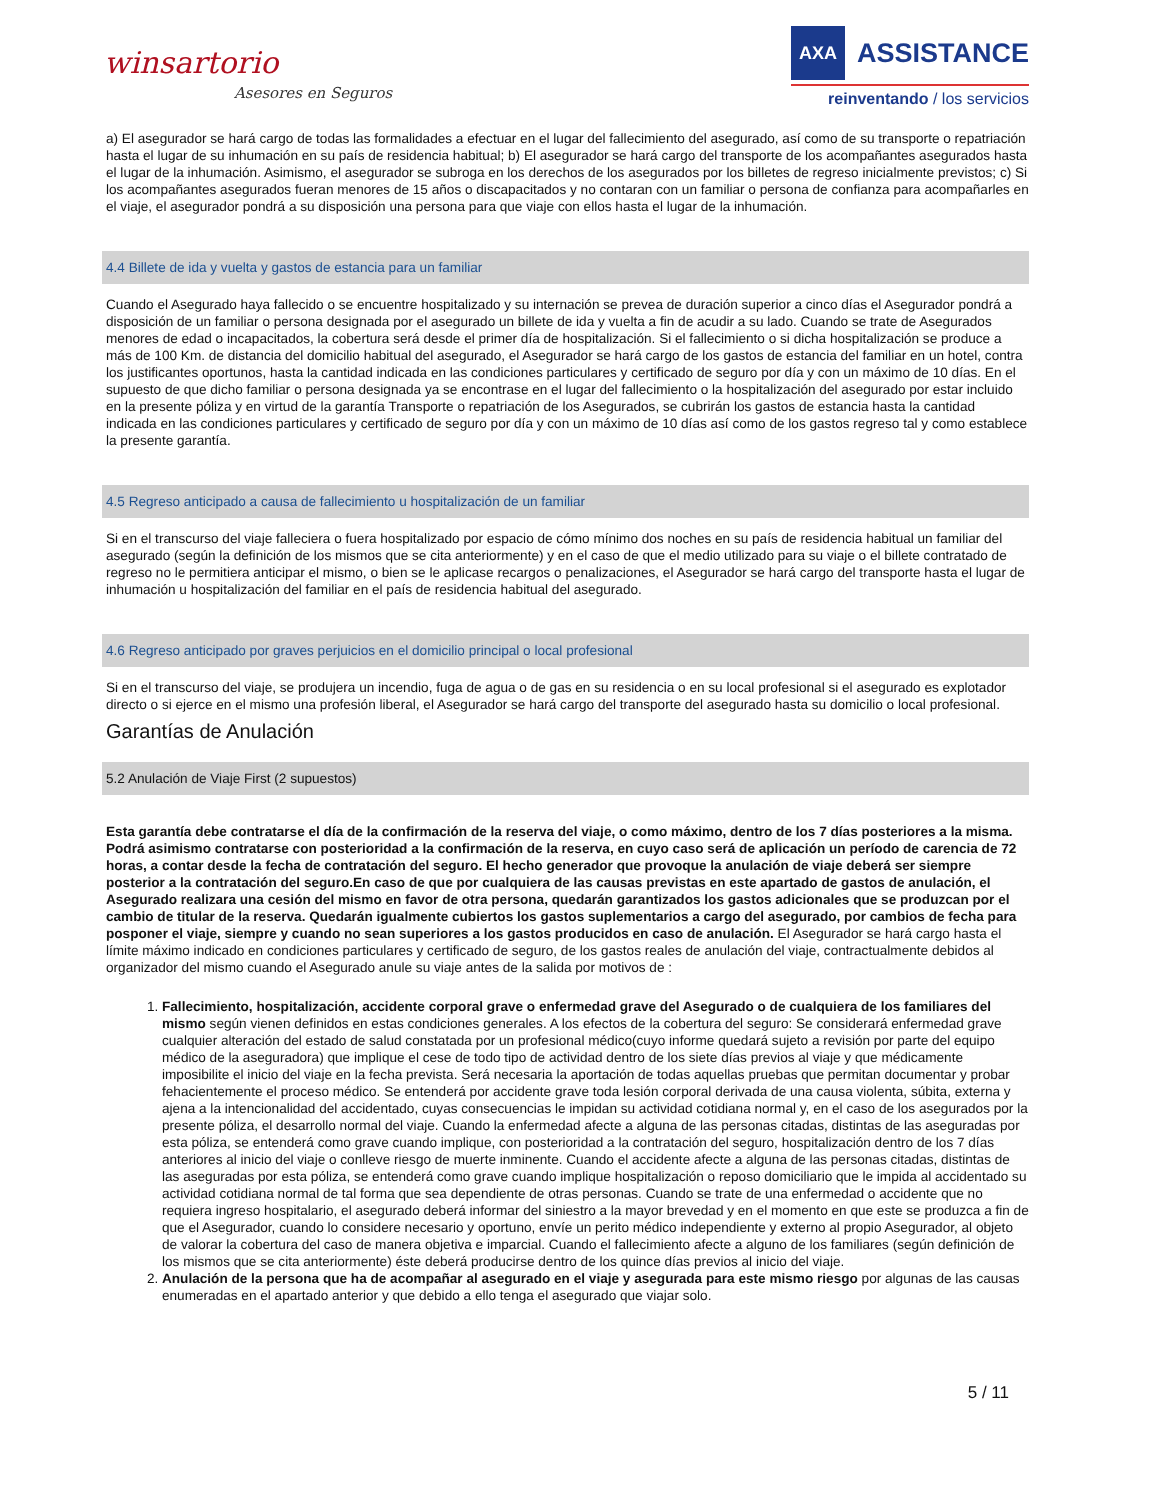winsartorio
Asesores en Seguros
AXA
ASSISTANCE
reinventando / los servicios
a) El asegurador se hará cargo de todas las formalidades a efectuar en el lugar del fallecimiento del asegurado, así como de su transporte o repatriación hasta el lugar de su inhumación en su país de residencia habitual; b) El asegurador se hará cargo del transporte de los acompañantes asegurados hasta el lugar de la inhumación. Asimismo, el asegurador se subroga en los derechos de los asegurados por los billetes de regreso inicialmente previstos; c) Si los acompañantes asegurados fueran menores de 15 años o discapacitados y no contaran con un familiar o persona de confianza para acompañarles en el viaje, el asegurador pondrá a su disposición una persona para que viaje con ellos hasta el lugar de la inhumación.
4.4 Billete de ida y vuelta y gastos de estancia para un familiar
Cuando el Asegurado haya fallecido o se encuentre hospitalizado y su internación se prevea de duración superior a cinco días el Asegurador pondrá a disposición de un familiar o persona designada por el asegurado un billete de ida y vuelta a fin de acudir a su lado. Cuando se trate de Asegurados menores de edad o incapacitados, la cobertura será desde el primer día de hospitalización. Si el fallecimiento o si dicha hospitalización se produce a más de 100 Km. de distancia del domicilio habitual del asegurado, el Asegurador se hará cargo de los gastos de estancia del familiar en un hotel, contra los justificantes oportunos, hasta la cantidad indicada en las condiciones particulares y certificado de seguro por día y con un máximo de 10 días. En el supuesto de que dicho familiar o persona designada ya se encontrase en el lugar del fallecimiento o la hospitalización del asegurado por estar incluido en la presente póliza y en virtud de la garantía Transporte o repatriación de los Asegurados, se cubrirán los gastos de estancia hasta la cantidad indicada en las condiciones particulares y certificado de seguro por día y con un máximo de 10 días así como de los gastos regreso tal y como establece la presente garantía.
4.5 Regreso anticipado a causa de fallecimiento u hospitalización de un familiar
Si en el transcurso del viaje falleciera o fuera hospitalizado por espacio de cómo mínimo dos noches en su país de residencia habitual un familiar del asegurado (según la definición de los mismos que se cita anteriormente) y en el caso de que el medio utilizado para su viaje o el billete contratado de regreso no le permitiera anticipar el mismo, o bien se le aplicase recargos o penalizaciones, el Asegurador se hará cargo del transporte hasta el lugar de inhumación u hospitalización del familiar en el país de residencia habitual del asegurado.
4.6 Regreso anticipado por graves perjuicios en el domicilio principal o local profesional
Si en el transcurso del viaje, se produjera un incendio, fuga de agua o de gas en su residencia o en su local profesional si el asegurado es explotador directo o si ejerce en el mismo una profesión liberal, el Asegurador se hará cargo del transporte del asegurado hasta su domicilio o local profesional.
Garantías de Anulación
5.2 Anulación de Viaje First (2 supuestos)
Esta garantía debe contratarse el día de la confirmación de la reserva del viaje, o como máximo, dentro de los 7 días posteriores a la misma. Podrá asimismo contratarse con posterioridad a la confirmación de la reserva, en cuyo caso será de aplicación un período de carencia de 72 horas, a contar desde la fecha de contratación del seguro. El hecho generador que provoque la anulación de viaje deberá ser siempre posterior a la contratación del seguro.En caso de que por cualquiera de las causas previstas en este apartado de gastos de anulación, el Asegurado realizara una cesión del mismo en favor de otra persona, quedarán garantizados los gastos adicionales que se produzcan por el cambio de titular de la reserva. Quedarán igualmente cubiertos los gastos suplementarios a cargo del asegurado, por cambios de fecha para posponer el viaje, siempre y cuando no sean superiores a los gastos producidos en caso de anulación. El Asegurador se hará cargo hasta el límite máximo indicado en condiciones particulares y certificado de seguro, de los gastos reales de anulación del viaje, contractualmente debidos al organizador del mismo cuando el Asegurado anule su viaje antes de la salida por motivos de :
1. Fallecimiento, hospitalización, accidente corporal grave o enfermedad grave del Asegurado o de cualquiera de los familiares del mismo según vienen definidos en estas condiciones generales. A los efectos de la cobertura del seguro: Se considerará enfermedad grave cualquier alteración del estado de salud constatada por un profesional médico(cuyo informe quedará sujeto a revisión por parte del equipo médico de la aseguradora) que implique el cese de todo tipo de actividad dentro de los siete días previos al viaje y que médicamente imposibilite el inicio del viaje en la fecha prevista. Será necesaria la aportación de todas aquellas pruebas que permitan documentar y probar fehacientemente el proceso médico. Se entenderá por accidente grave toda lesión corporal derivada de una causa violenta, súbita, externa y ajena a la intencionalidad del accidentado, cuyas consecuencias le impidan su actividad cotidiana normal y, en el caso de los asegurados por la presente póliza, el desarrollo normal del viaje. Cuando la enfermedad afecte a alguna de las personas citadas, distintas de las aseguradas por esta póliza, se entenderá como grave cuando implique, con posterioridad a la contratación del seguro, hospitalización dentro de los 7 días anteriores al inicio del viaje o conlleve riesgo de muerte inminente. Cuando el accidente afecte a alguna de las personas citadas, distintas de las aseguradas por esta póliza, se entenderá como grave cuando implique hospitalización o reposo domiciliario que le impida al accidentado su actividad cotidiana normal de tal forma que sea dependiente de otras personas. Cuando se trate de una enfermedad o accidente que no requiera ingreso hospitalario, el asegurado deberá informar del siniestro a la mayor brevedad y en el momento en que este se produzca a fin de que el Asegurador, cuando lo considere necesario y oportuno, envíe un perito médico independiente y externo al propio Asegurador, al objeto de valorar la cobertura del caso de manera objetiva e imparcial. Cuando el fallecimiento afecte a alguno de los familiares (según definición de los mismos que se cita anteriormente) éste deberá producirse dentro de los quince días previos al inicio del viaje.
2. Anulación de la persona que ha de acompañar al asegurado en el viaje y asegurada para este mismo riesgo por algunas de las causas enumeradas en el apartado anterior y que debido a ello tenga el asegurado que viajar solo.
5 / 11